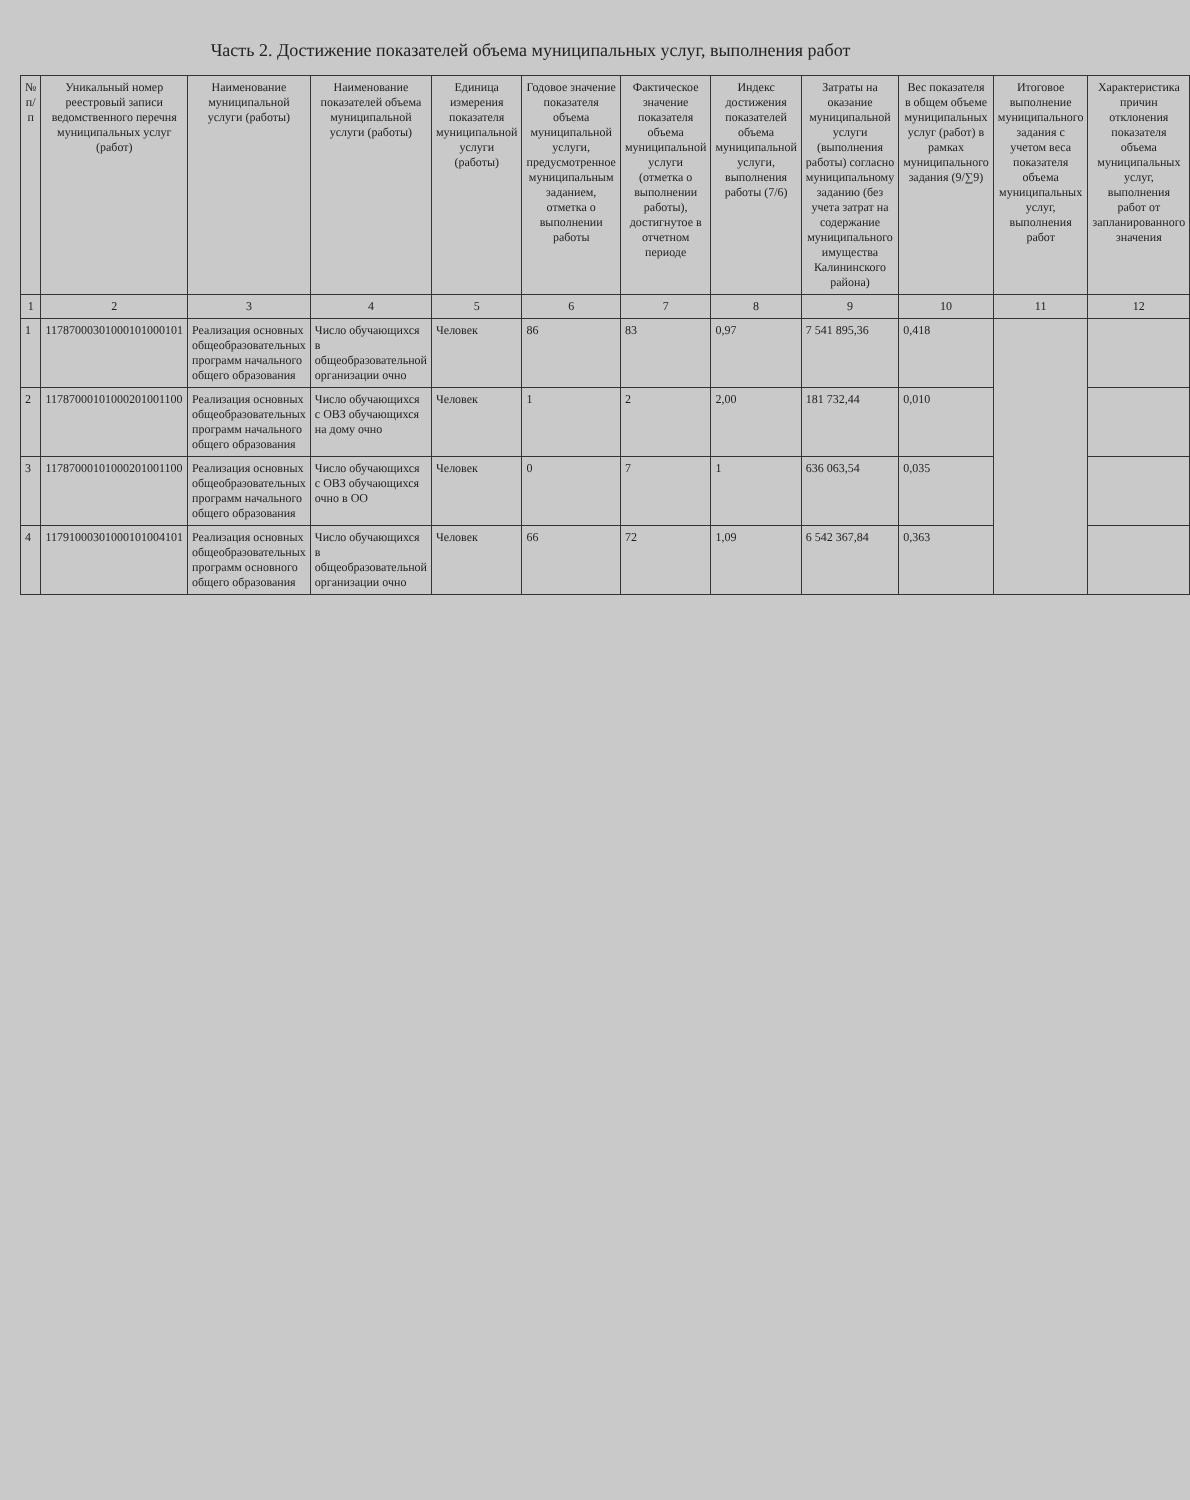Часть 2. Достижение показателей объема муниципальных услуг, выполнения работ
| № п/п | Уникальный номер реестровый записи ведомственного перечня муниципальных услуг (работ) | Наименование муниципальной услуги (работы) | Наименование показателей объема муниципальной услуги (работы) | Единица измерения показателя муниципальной услуги (работы) | Годовое значение показателя объема муниципальной услуги, предусмотренное муниципальным заданием, отметка о выполнении работы | Фактическое значение показателя объема муниципальной услуги (отметка о выполнении работы), достигнутое в отчетном периоде | Индекс достижения показателей объема муниципальной услуги, выполнения работы (7/6) | Затраты на оказание муниципальной услуги (выполнения работы) согласно муниципальному заданию (без учета затрат на содержание муниципального имущества Калининского района) | Вес показателя в общем объеме муниципальных услуг (работ) в рамках муниципального задания (9/∑9) | Итоговое выполнение муниципального задания с учетом веса показателя объема муниципальных услуг, выполнения работ | Характеристика причин отклонения показателя объема муниципальных услуг, выполнения работ от запланированного значения |
| --- | --- | --- | --- | --- | --- | --- | --- | --- | --- | --- | --- |
| 1 | 2 | 3 | 4 | 5 | 6 | 7 | 8 | 9 | 10 | 11 | 12 |
| 1 | 11787000301000101000101 | Реализация основных общеобразовательных программ начального общего образования | Число обучающихся в общеобразовательной организации очно | Человек | 86 | 83 | 0,97 | 7 541 895,36 | 0,418 | | |
| 2 | 11787000101000201001100 | Реализация основных общеобразовательных программ начального общего образования | Число обучающихся с ОВЗ обучающихся на дому очно | Человек | 1 | 2 | 2,00 | 181 732,44 | 0,010 | | |
| 3 | 11787000101000201001100 | Реализация основных общеобразовательных программ начального общего образования | Число обучающихся с ОВЗ обучающихся очно в ОО | Человек | 0 | 7 | 1 | 636 063,54 | 0,035 | | |
| 4 | 11791000301000101004101 | Реализация основных общеобразовательных программ основного общего образования | Число обучающихся в общеобразовательной организации очно | Человек | 66 | 72 | 1,09 | 6 542 367,84 | 0,363 | | |